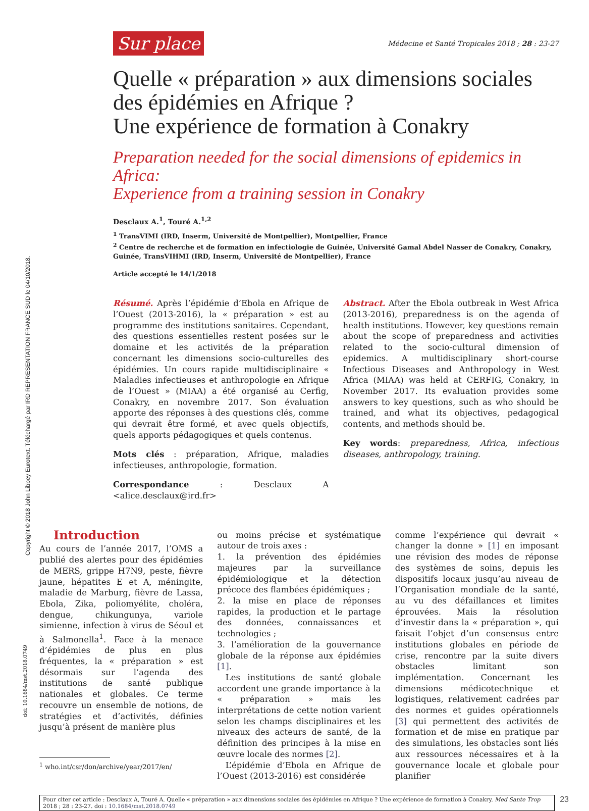Copyright © 2018 John Libbey Eurotext. Téléchargé par IRD REPRESENTATION FRANCE SUD le 04/10/2018.
doi: 10.1684/mst.2018.0749
Sur place
Médecine et Santé Tropicales 2018 ; 28 : 23-27
Quelle « préparation » aux dimensions sociales des épidémies en Afrique ?
Une expérience de formation à Conakry
Preparation needed for the social dimensions of epidemics in Africa:
Experience from a training session in Conakry
Desclaux A.<sup>1</sup>, Touré A.<sup>1,2</sup>
<sup>1</sup> TransVIMI (IRD, Inserm, Université de Montpellier), Montpellier, France
<sup>2</sup> Centre de recherche et de formation en infectiologie de Guinée, Université Gamal Abdel Nasser de Conakry, Conakry, Guinée, TransVIHMI (IRD, Inserm, Université de Montpellier), France
Article accepté le 14/1/2018
Résumé. Après l’épidémie d’Ebola en Afrique de l’Ouest (2013-2016), la « préparation » est au programme des institutions sanitaires. Cependant, des questions essentielles restent posées sur le domaine et les activités de la préparation concernant les dimensions socio-culturelles des épidémies. Un cours rapide multidisciplinaire « Maladies infectieuses et anthropologie en Afrique de l’Ouest » (MIAA) a été organisé au Cerfig, Conakry, en novembre 2017. Son évaluation apporte des réponses à des questions clés, comme qui devrait être formé, et avec quels objectifs, quels apports pédagogiques et quels contenus.
Mots clés : préparation, Afrique, maladies infectieuses, anthropologie, formation.
Correspondance : Desclaux A <alice.desclaux@ird.fr>
Abstract. After the Ebola outbreak in West Africa (2013-2016), preparedness is on the agenda of health institutions. However, key questions remain about the scope of preparedness and activities related to the socio-cultural dimension of epidemics. A multidisciplinary short-course Infectious Diseases and Anthropology in West Africa (MIAA) was held at CERFIG, Conakry, in November 2017. Its evaluation provides some answers to key questions, such as who should be trained, and what its objectives, pedagogical contents, and methods should be.
Key words: preparedness, Africa, infectious diseases, anthropology, training.
Introduction
Au cours de l’année 2017, l’OMS a publié des alertes pour des épidémies de MERS, grippe H7N9, peste, fièvre jaune, hépatites E et A, méningite, maladie de Marburg, fièvre de Lassa, Ebola, Zika, poliomyélite, choléra, dengue, chikungunya, variole simienne, infection à virus de Séoul et à Salmonella<sup>1</sup>. Face à la menace d’épidémies de plus en plus fréquentes, la « préparation » est désormais sur l’agenda des institutions de santé publique nationales et globales. Ce terme recouvre un ensemble de notions, de stratégies et d’activités, définies jusqu’à présent de manière plus
<sup>1</sup> who.int/csr/don/archive/year/2017/en/
ou moins précise et systématique autour de trois axes :
1. la prévention des épidémies majeures par la surveillance épidémiologique et la détection précoce des flambées épidémiques ;
2. la mise en place de réponses rapides, la production et le partage des données, connaissances et technologies ;
3. l’amélioration de la gouvernance globale de la réponse aux épidémies [1].
 Les institutions de santé globale accordent une grande importance à la « préparation » mais les interprétations de cette notion varient selon les champs disciplinaires et les niveaux des acteurs de santé, de la définition des principes à la mise en œuvre locale des normes [2].
 L’épidémie d’Ebola en Afrique de l’Ouest (2013-2016) est considérée
comme l’expérience qui devrait « changer la donne » [1] en imposant une révision des modes de réponse des systèmes de soins, depuis les dispositifs locaux jusqu’au niveau de l’Organisation mondiale de la santé, au vu des défaillances et limites éprouvées. Mais la résolution d’investir dans la « préparation », qui faisait l’objet d’un consensus entre institutions globales en période de crise, rencontre par la suite divers obstacles limitant son implémentation. Concernant les dimensions médicotechnique et logistiques, relativement cadrées par des normes et guides opérationnels [3] qui permettent des activités de formation et de mise en pratique par des simulations, les obstacles sont liés aux ressources nécessaires et à la gouvernance locale et globale pour planifier
Pour citer cet article : Desclaux A, Touré A. Quelle « préparation » aux dimensions sociales des épidémies en Afrique ? Une expérience de formation à Conakry. Med Sante Trop 2018 ; 28 : 23-27. doi : 10.1684/mst.2018.0749
23